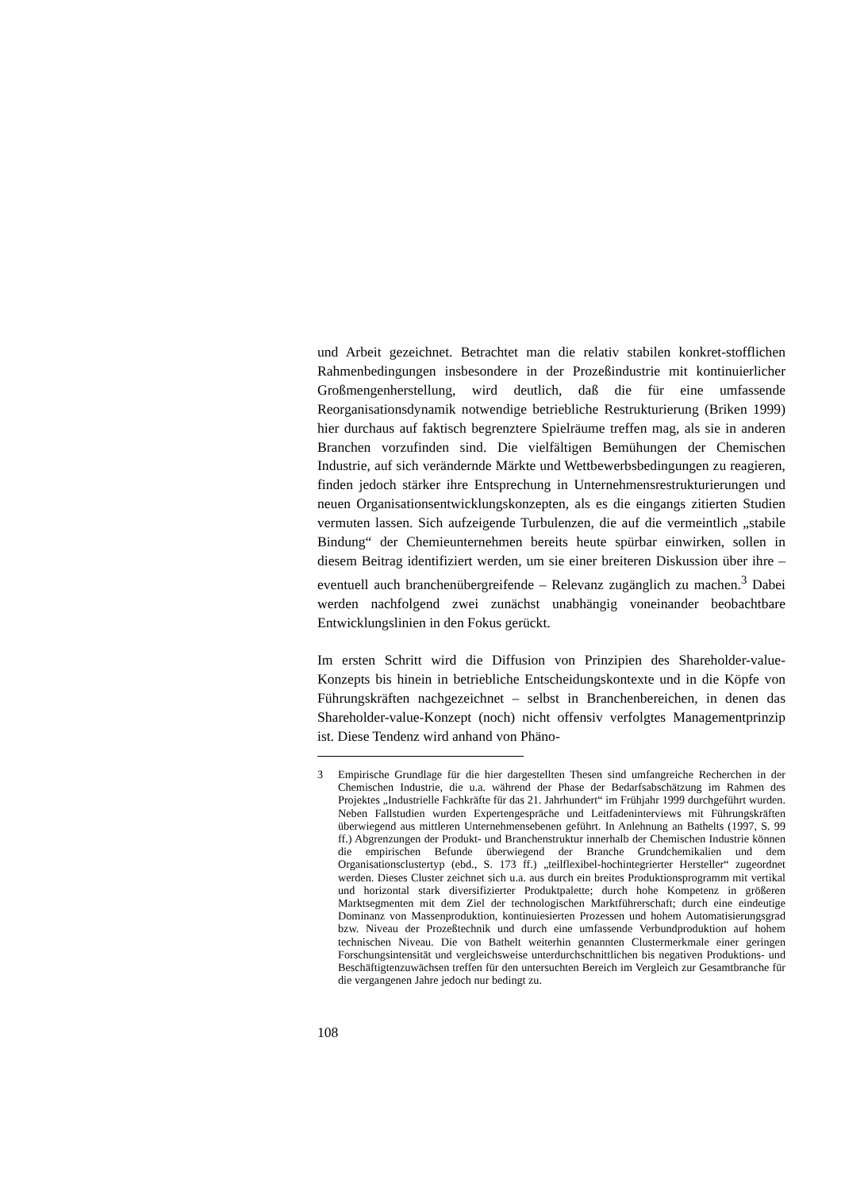und Arbeit gezeichnet. Betrachtet man die relativ stabilen konkret-stoffli­chen Rahmenbedingungen insbesondere in der Prozeßindustrie mit konti­nuierlicher Großmengenherstellung, wird deutlich, daß die für eine umfas­sende Reorganisationsdynamik notwendige betriebliche Restrukturie­rung (Briken 1999) hier durchaus auf faktisch begrenztere Spielräume treffen mag, als sie in anderen Branchen vorzufinden sind. Die vielfältigen Bemühungen der Chemischen Industrie, auf sich verändernde Märkte und Wettbewerbsbedingungen zu reagieren, finden jedoch stärker ihre Ent­sprechung in Unternehmensrestrukturierungen und neuen Organisations­entwicklungskonzepten, als es die eingangs zitierten Studien vermuten lassen. Sich aufzeigende Turbulenzen, die auf die vermeintlich „stabile Bindung“ der Chemieunternehmen bereits heute spürbar einwirken, sollen in diesem Beitrag identifiziert werden, um sie einer breiteren Diskussion über ihre – eventuell auch branchenübergreifende – Relevanz zugänglich zu machen.<sup>3</sup> Dabei werden nachfolgend zwei zunächst unabhängig von­einander beobachtbare Entwicklungslinien in den Fokus gerückt.
Im ersten Schritt wird die Diffusion von Prinzipien des Shareholder-value-Konzepts bis hinein in betriebliche Entscheidungskontexte und in die Köpfe von Führungskräften nachgezeichnet – selbst in Branchenberei­chen, in denen das Shareholder-value-Konzept (noch) nicht offensiv ver­folgtes Managementprinzip ist. Diese Tendenz wird anhand von Phäno-
3 Empirische Grundlage für die hier dargestellten Thesen sind umfangreiche Re­cherchen in der Chemischen Industrie, die u.a. während der Phase der Be­darfsabschätzung im Rahmen des Projektes „Industrielle Fachkräfte für das 21. Jahrhundert“ im Frühjahr 1999 durchgeführt wurden. Neben Fallstudien wurden Expertengespräche und Leitfadeninterviews mit Führungskräften überwiegend aus mittleren Unternehmensebenen geführt. In Anlehnung an Bathelts (1997, S. 99 ff.) Abgrenzungen der Produkt- und Branchenstruktur innerhalb der Chemischen Industrie können die empirischen Befunde über­wiegend der Branche Grundchemikalien und dem Organisationsclustertyp (ebd., S. 173 ff.) „teilflexibel-hochintegrierter Hersteller“ zugeordnet werden. Dieses Cluster zeichnet sich u.a. aus durch ein breites Produktionsprogramm mit vertikal und horizontal stark diversifizierter Produktpalette; durch hohe Kompetenz in größeren Marktsegmenten mit dem Ziel der technologischen Marktführerschaft; durch eine eindeutige Dominanz von Massenproduktion, kontinuiesierten Prozessen und hohem Automatisierungsgrad bzw. Niveau der Prozeßtechnik und durch eine umfassende Verbundproduktion auf hohem technischen Niveau. Die von Bathelt weiterhin genannten Clustermerkmale ei­ner geringen Forschungsintensität und vergleichsweise unterdurchschnittli­chen bis negativen Produktions- und Beschäftigtenzuwächsen treffen für den untersuchten Bereich im Vergleich zur Gesamtbranche für die vergangenen Jahre jedoch nur bedingt zu.
108